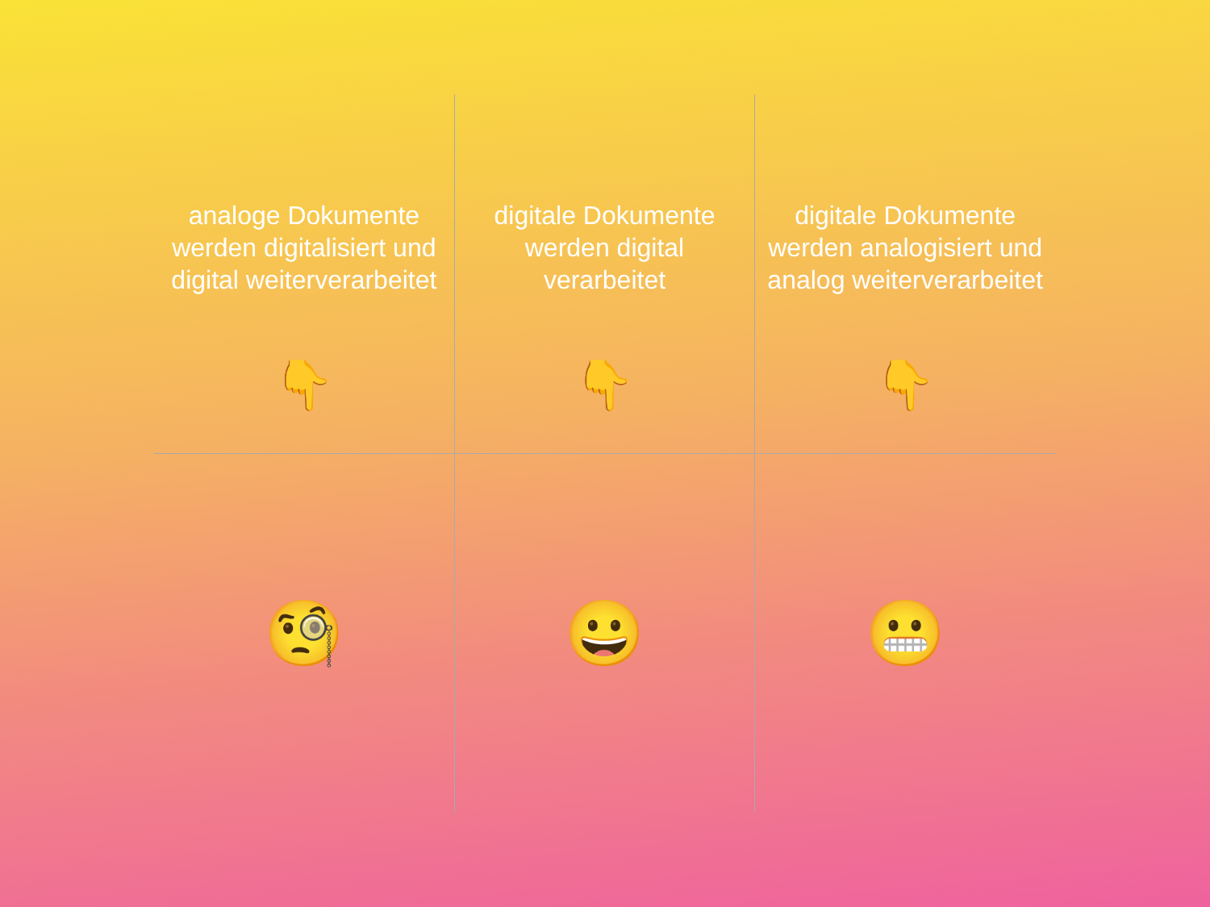| analoge Dokumente werden digitalisiert und digital weiterverarbeitet 👇 | digitale Dokumente werden digital verarbeitet 👇 | digitale Dokumente werden analogisiert und analog weiterverarbeitet 👇 |
| 🧐 | 😀 | 😬 |